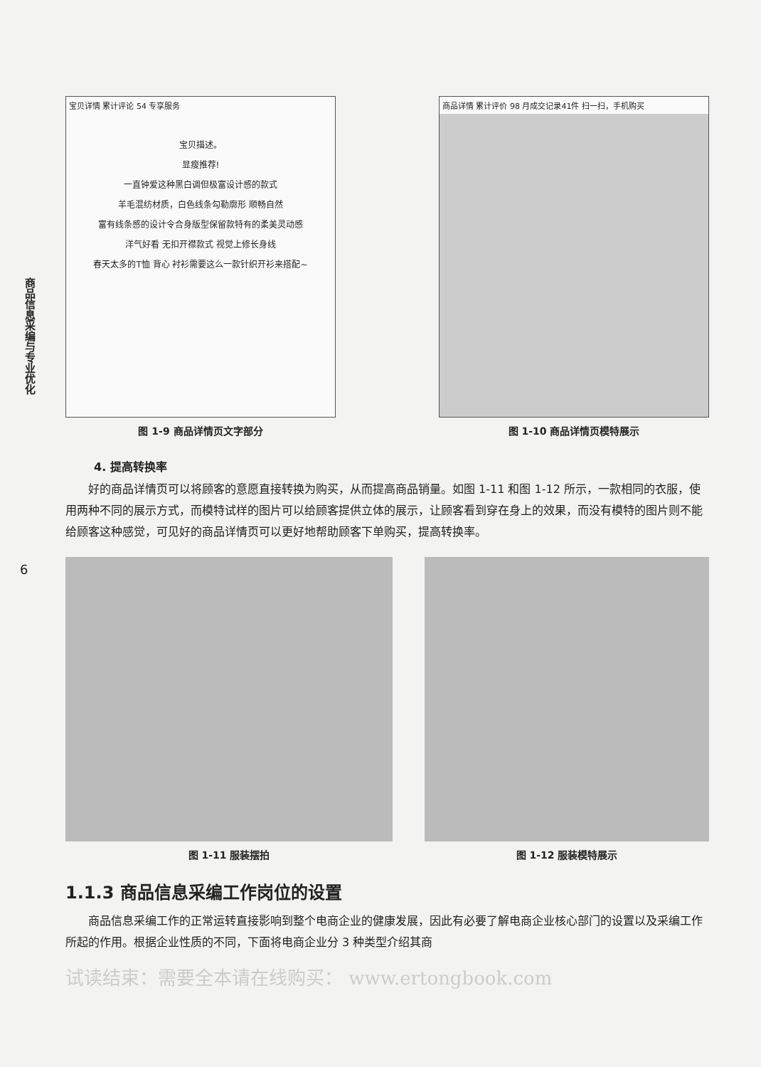商品信息采编与专业优化
6
宝贝详情 累计评论 54 专享服务
宝贝描述。
显瘦推荐!
一直钟爱这种黑白调但极富设计感的款式
羊毛混纺材质，白色线条勾勒廓形 顺畅自然
富有线条感的设计令合身版型保留款特有的柔美灵动感
洋气好看 无扣开襟款式 视觉上修长身线
春天太多的T恤 背心 衬衫需要这么一款针织开衫来搭配~
图 1-9 商品详情页文字部分
商品详情 累计评价 98 月成交记录41件 扫一扫，手机购买
图 1-10 商品详情页模特展示
4. 提高转换率
好的商品详情页可以将顾客的意愿直接转换为购买，从而提高商品销量。如图 1-11 和图 1-12 所示，一款相同的衣服，使用两种不同的展示方式，而模特试样的图片可以给顾客提供立体的展示，让顾客看到穿在身上的效果，而没有模特的图片则不能给顾客这种感觉，可见好的商品详情页可以更好地帮助顾客下单购买，提高转换率。
图 1-11 服装摆拍 图 1-12 服装模特展示
1.1.3 商品信息采编工作岗位的设置
商品信息采编工作的正常运转直接影响到整个电商企业的健康发展，因此有必要了解电商企业核心部门的设置以及采编工作所起的作用。根据企业性质的不同，下面将电商企业分 3 种类型介绍其商
试读结束：需要全本请在线购买： www.ertongbook.com